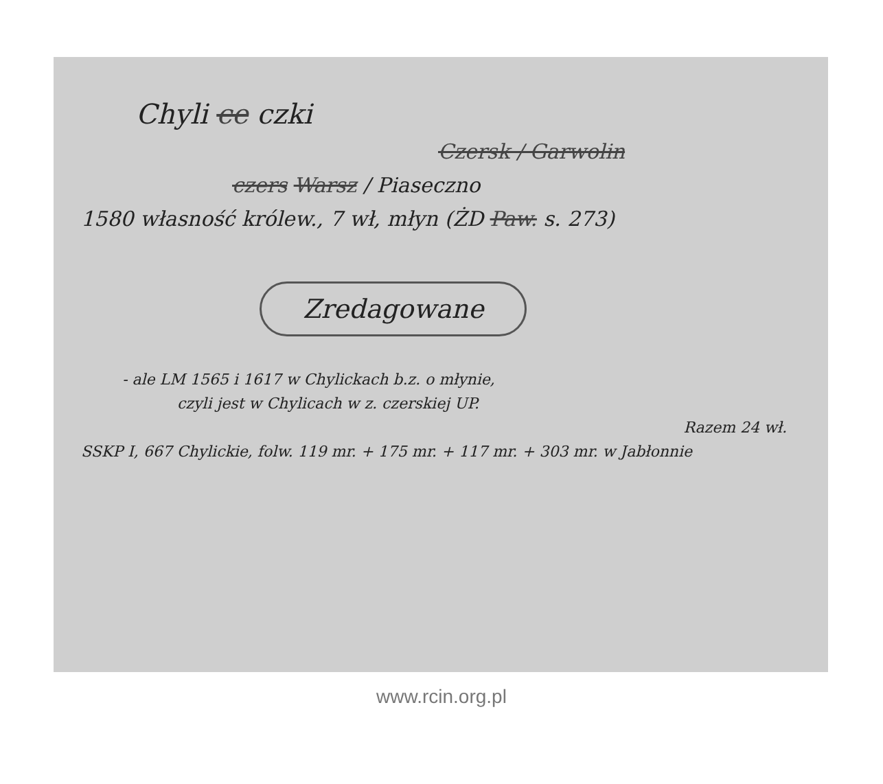Chyli ce czki
Czersk / Garwolin
czers Warsz / Piaseczno
1580 własność królew., 7 wł, młyn (ŻD Paw. s. 273)
Zredagowane
- ale LM 1565 i 1617 w Chylickach b.z. o młynie,
czyli jest w Chylicach w z. czerskiej UP.
Razem 24 wł.
SSKP I, 667 Chylickie, folw. 119 mr. + 175 mr. + 117 mr. + 303 mr. w Jabłonnie
www.rcin.org.pl